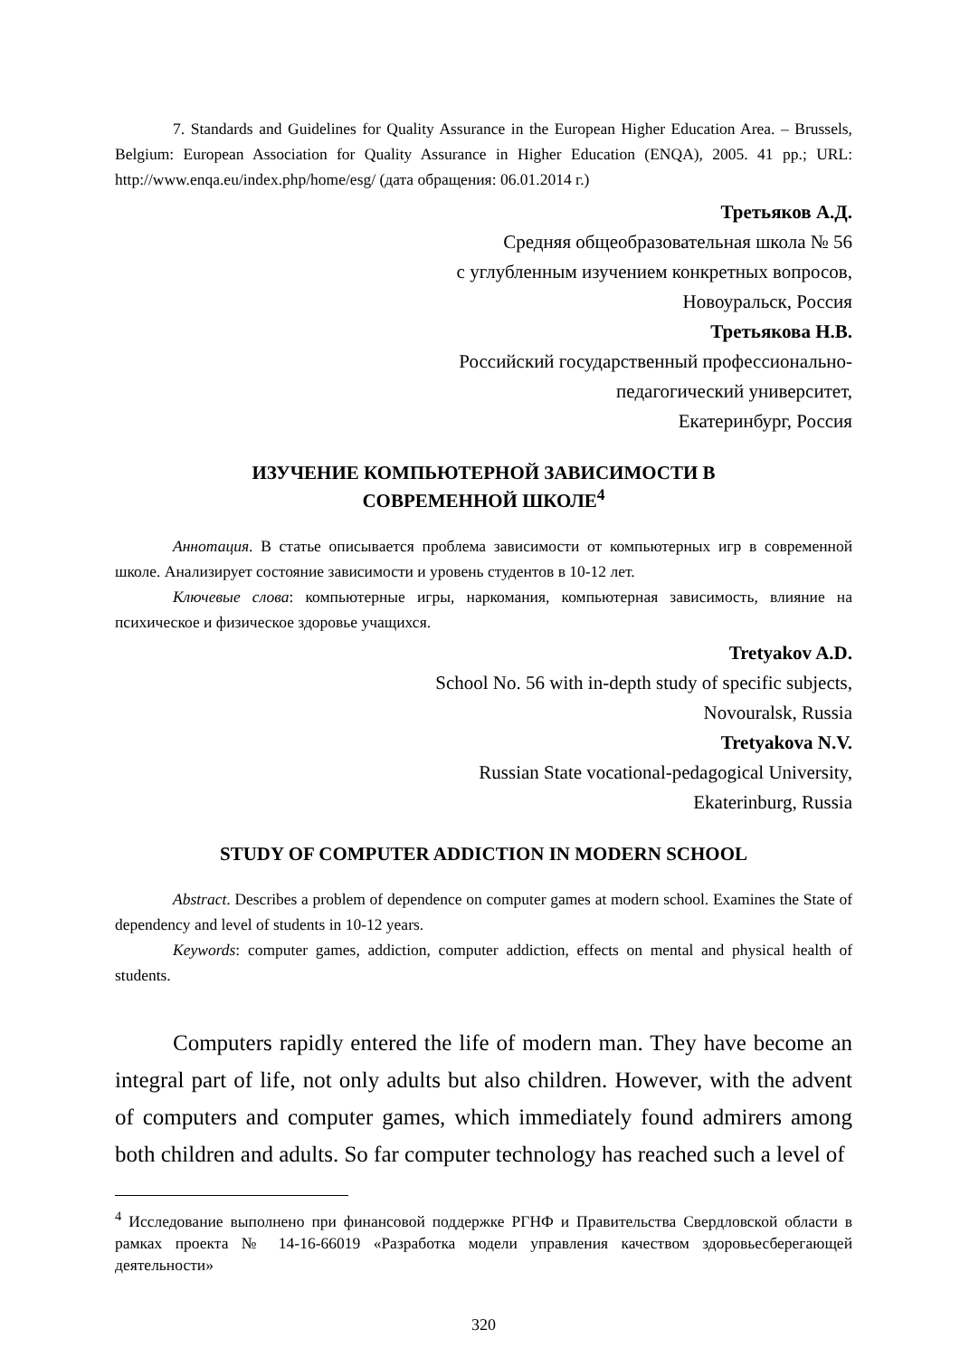7. Standards and Guidelines for Quality Assurance in the European Higher Education Area. – Brussels, Belgium: European Association for Quality Assurance in Higher Education (ENQA), 2005. 41 pp.; URL: http://www.enqa.eu/index.php/home/esg/ (дата обращения: 06.01.2014 г.)
Третьяков А.Д.
Средняя общеобразовательная школа № 56
с углубленным изучением конкретных вопросов,
Новоуральск, Россия
Третьякова Н.В.
Российский государственный профессионально-
педагогический университет,
Екатеринбург, Россия
ИЗУЧЕНИЕ КОМПЬЮТЕРНОЙ ЗАВИСИМОСТИ В
СОВРЕМЕННОЙ ШКОЛЕ<sup>4</sup>
Аннотация. В статье описывается проблема зависимости от компьютерных игр в современной школе. Анализирует состояние зависимости и уровень студентов в 10-12 лет.
Ключевые слова: компьютерные игры, наркомания, компьютерная зависимость, влияние на психическое и физическое здоровье учащихся.
Tretyakov A.D.
School No. 56 with in-depth study of specific subjects,
Novouralsk, Russia
Tretyakova N.V.
Russian State vocational-pedagogical University,
Ekaterinburg, Russia
STUDY OF COMPUTER ADDICTION IN MODERN SCHOOL
Abstract. Describes a problem of dependence on computer games at modern school. Examines the State of dependency and level of students in 10-12 years.
Keywords: computer games, addiction, computer addiction, effects on mental and physical health of students.
Computers rapidly entered the life of modern man. They have become an integral part of life, not only adults but also children. However, with the advent of computers and computer games, which immediately found admirers among both children and adults. So far computer technology has reached such a level of
<sup>4</sup> Исследование выполнено при финансовой поддержке РГНФ и Правительства Свердловской области в рамках проекта № 14-16-66019 «Разработка модели управления качеством здоровьесберегающей деятельности»
320